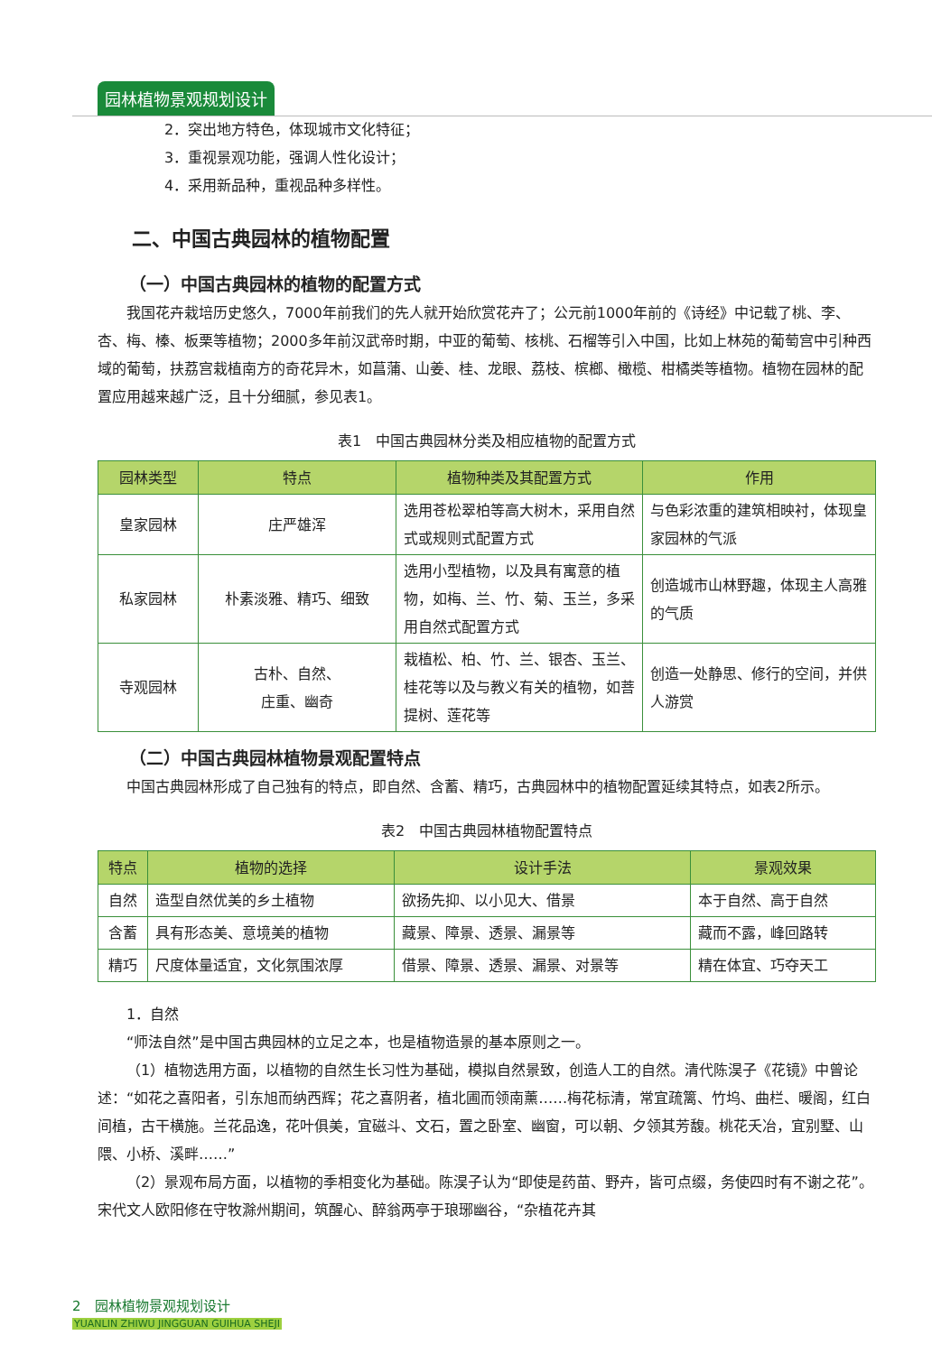园林植物景观规划设计
2．突出地方特色，体现城市文化特征；
3．重视景观功能，强调人性化设计；
4．采用新品种，重视品种多样性。
二、中国古典园林的植物配置
（一）中国古典园林的植物的配置方式
我国花卉栽培历史悠久，7000年前我们的先人就开始欣赏花卉了；公元前1000年前的《诗经》中记载了桃、李、杏、梅、榛、板栗等植物；2000多年前汉武帝时期，中亚的葡萄、核桃、石榴等引入中国，比如上林苑的葡萄宫中引种西域的葡萄，扶荔宫栽植南方的奇花异木，如菖蒲、山姜、桂、龙眼、荔枝、槟榔、橄榄、柑橘类等植物。植物在园林的配置应用越来越广泛，且十分细腻，参见表1。
表1　中国古典园林分类及相应植物的配置方式
| 园林类型 | 特点 | 植物种类及其配置方式 | 作用 |
| --- | --- | --- | --- |
| 皇家园林 | 庄严雄浑 | 选用苍松翠柏等高大树木，采用自然式或规则式配置方式 | 与色彩浓重的建筑相映衬，体现皇家园林的气派 |
| 私家园林 | 朴素淡雅、精巧、细致 | 选用小型植物，以及具有寓意的植物，如梅、兰、竹、菊、玉兰，多采用自然式配置方式 | 创造城市山林野趣，体现主人高雅的气质 |
| 寺观园林 | 古朴、自然、 庄重、幽奇 | 栽植松、柏、竹、兰、银杏、玉兰、桂花等以及与教义有关的植物，如菩提树、莲花等 | 创造一处静思、修行的空间，并供人游赏 |
（二）中国古典园林植物景观配置特点
中国古典园林形成了自己独有的特点，即自然、含蓄、精巧，古典园林中的植物配置延续其特点，如表2所示。
表2　中国古典园林植物配置特点
| 特点 | 植物的选择 | 设计手法 | 景观效果 |
| --- | --- | --- | --- |
| 自然 | 造型自然优美的乡土植物 | 欲扬先抑、以小见大、借景 | 本于自然、高于自然 |
| 含蓄 | 具有形态美、意境美的植物 | 藏景、障景、透景、漏景等 | 藏而不露，峰回路转 |
| 精巧 | 尺度体量适宜，文化氛围浓厚 | 借景、障景、透景、漏景、对景等 | 精在体宜、巧夺天工 |
1．自然
“师法自然”是中国古典园林的立足之本，也是植物造景的基本原则之一。
（1）植物选用方面，以植物的自然生长习性为基础，模拟自然景致，创造人工的自然。清代陈淏子《花镜》中曾论述：“如花之喜阳者，引东旭而纳西辉；花之喜阴者，植北圃而领南薰……梅花标清，常宜疏篱、竹坞、曲栏、暖阁，红白间植，古干横施。兰花品逸，花叶俱美，宜磁斗、文石，置之卧室、幽窗，可以朝、夕领其芳馥。桃花夭冶，宜别墅、山隈、小桥、溪畔……”
（2）景观布局方面，以植物的季相变化为基础。陈淏子认为“即使是药苗、野卉，皆可点缀，务使四时有不谢之花”。宋代文人欧阳修在守牧滁州期间，筑醒心、醉翁两亭于琅琊幽谷，“杂植花卉其
2　园林植物景观规划设计
YUANLIN ZHIWU JINGGUAN GUIHUA SHEJI